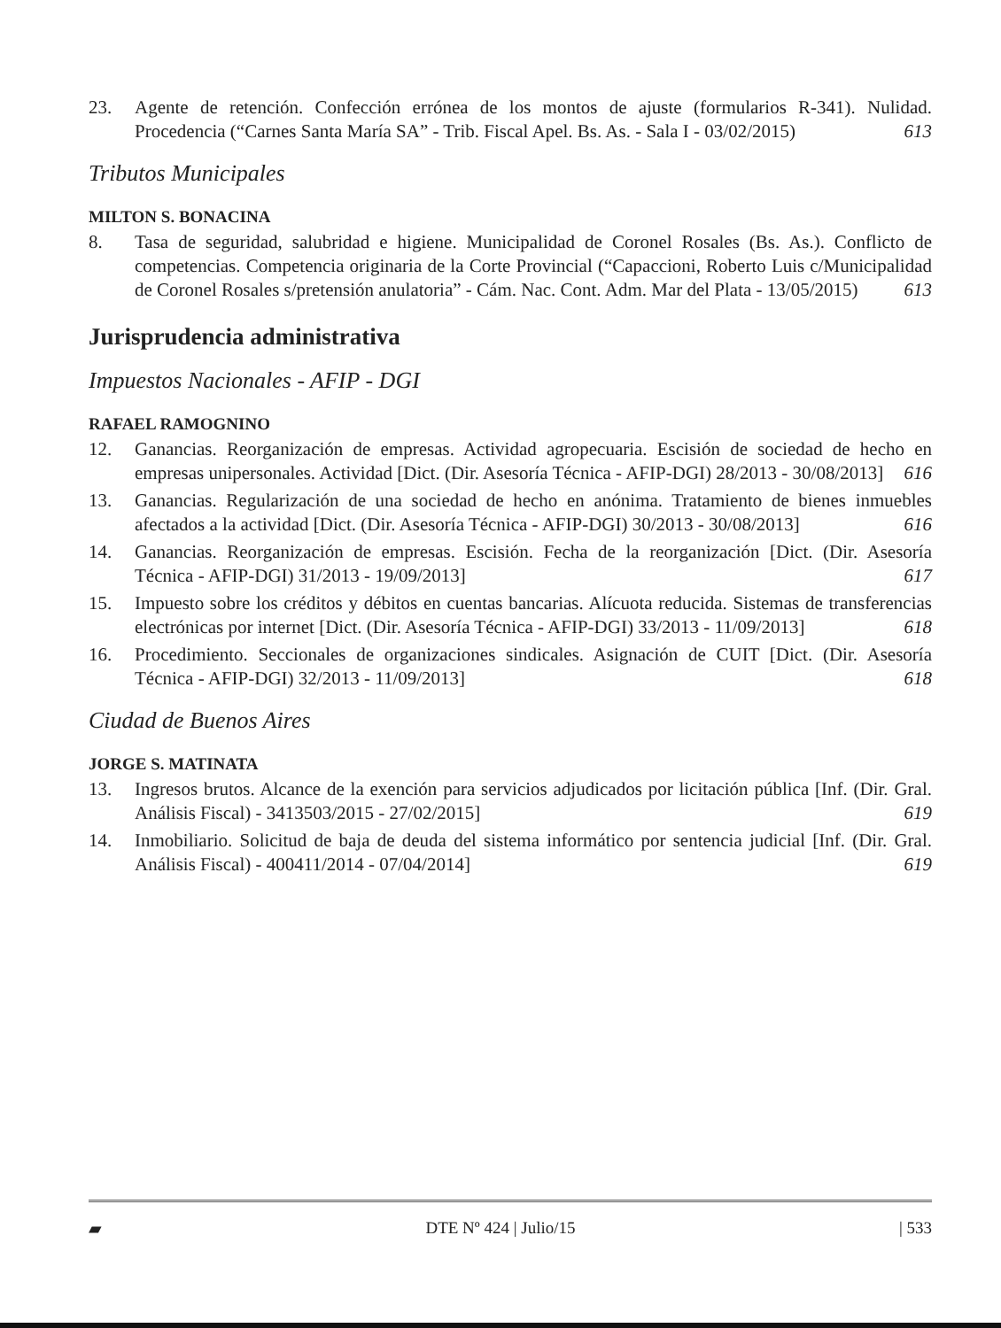23. Agente de retención. Confección errónea de los montos de ajuste (formularios R-341). Nulidad. Procedencia (“Carnes Santa María SA” - Trib. Fiscal Apel. Bs. As. - Sala I - 03/02/2015) 613
Tributos Municipales
MILTON S. BONACINA
8. Tasa de seguridad, salubridad e higiene. Municipalidad de Coronel Rosales (Bs. As.). Conflicto de competencias. Competencia originaria de la Corte Provincial (“Capaccioni, Roberto Luis c/Municipalidad de Coronel Rosales s/pretensión anulatoria” - Cám. Nac. Cont. Adm. Mar del Plata - 13/05/2015) 613
Jurisprudencia administrativa
Impuestos Nacionales - AFIP - DGI
RAFAEL RAMOGNINO
12. Ganancias. Reorganización de empresas. Actividad agropecuaria. Escisión de sociedad de hecho en empresas unipersonales. Actividad [Dict. (Dir. Asesoría Técnica - AFIP-DGI) 28/2013 - 30/08/2013] 616
13. Ganancias. Regularización de una sociedad de hecho en anónima. Tratamiento de bienes inmuebles afectados a la actividad [Dict. (Dir. Asesoría Técnica - AFIP-DGI) 30/2013 - 30/08/2013] 616
14. Ganancias. Reorganización de empresas. Escisión. Fecha de la reorganización [Dict. (Dir. Asesoría Técnica - AFIP-DGI) 31/2013 - 19/09/2013] 617
15. Impuesto sobre los créditos y débitos en cuentas bancarias. Alícuota reducida. Sistemas de transferencias electrónicas por internet [Dict. (Dir. Asesoría Técnica - AFIP-DGI) 33/2013 - 11/09/2013] 618
16. Procedimiento. Seccionales de organizaciones sindicales. Asignación de CUIT [Dict. (Dir. Asesoría Técnica - AFIP-DGI) 32/2013 - 11/09/2013] 618
Ciudad de Buenos Aires
JORGE S. MATINATA
13. Ingresos brutos. Alcance de la exención para servicios adjudicados por licitación pública [Inf. (Dir. Gral. Análisis Fiscal) - 3413503/2015 - 27/02/2015] 619
14. Inmobiliario. Solicitud de baja de deuda del sistema informático por sentencia judicial [Inf. (Dir. Gral. Análisis Fiscal) - 400411/2014 - 07/04/2014] 619
▰ DTE Nº 424 | Julio/15 | 533